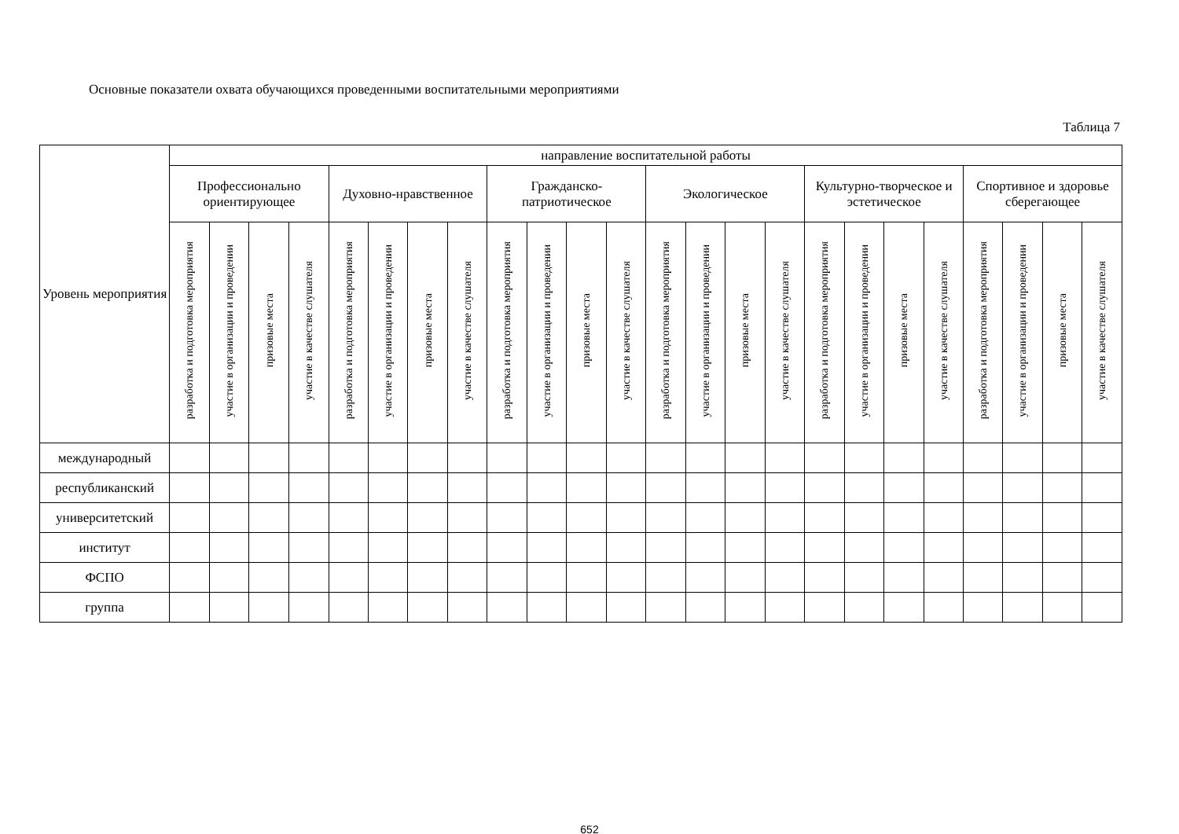Основные показатели охвата обучающихся проведенными воспитательными мероприятиями
Таблица 7
| Уровень мероприятия | направление воспитательной работы | | | | | | | | | | | | | | | | | | | | | | | |
| --- | --- | --- | --- | --- | --- | --- | --- | --- | --- | --- | --- | --- | --- | --- | --- | --- | --- | --- | --- | --- | --- | --- | --- | --- |
| | Профессионально ориентирующее | | | | Духовно-нравственное | | | | Гражданско-патриотическое | | | | Экологическое | | | | Культурно-творческое и эстетическое | | | | Спортивное и здоровье сберегающее | | | |
| | разработка и подготовка мероприятия | участие в организации и проведении | призовые места | участие в качестве слушателя | разработка и подготовка мероприятия | участие в организации и проведении | призовые места | участие в качестве слушателя | разработка и подготовка мероприятия | участие в организации и проведении | призовые места | участие в качестве слушателя | разработка и подготовка мероприятия | участие в организации и проведении | призовые места | участие в качестве слушателя | разработка и подготовка мероприятия | участие в организации и проведении | призовые места | участие в качестве слушателя | разработка и подготовка мероприятия | участие в организации и проведении | призовые места | участие в качестве слушателя |
| международный | | | | | | | | | | | | | | | | | | | | | | | | |
| республиканский | | | | | | | | | | | | | | | | | | | | | | | | |
| университетский | | | | | | | | | | | | | | | | | | | | | | | | |
| институт | | | | | | | | | | | | | | | | | | | | | | | | |
| ФСПО | | | | | | | | | | | | | | | | | | | | | | | | |
| группа | | | | | | | | | | | | | | | | | | | | | | | | |
652